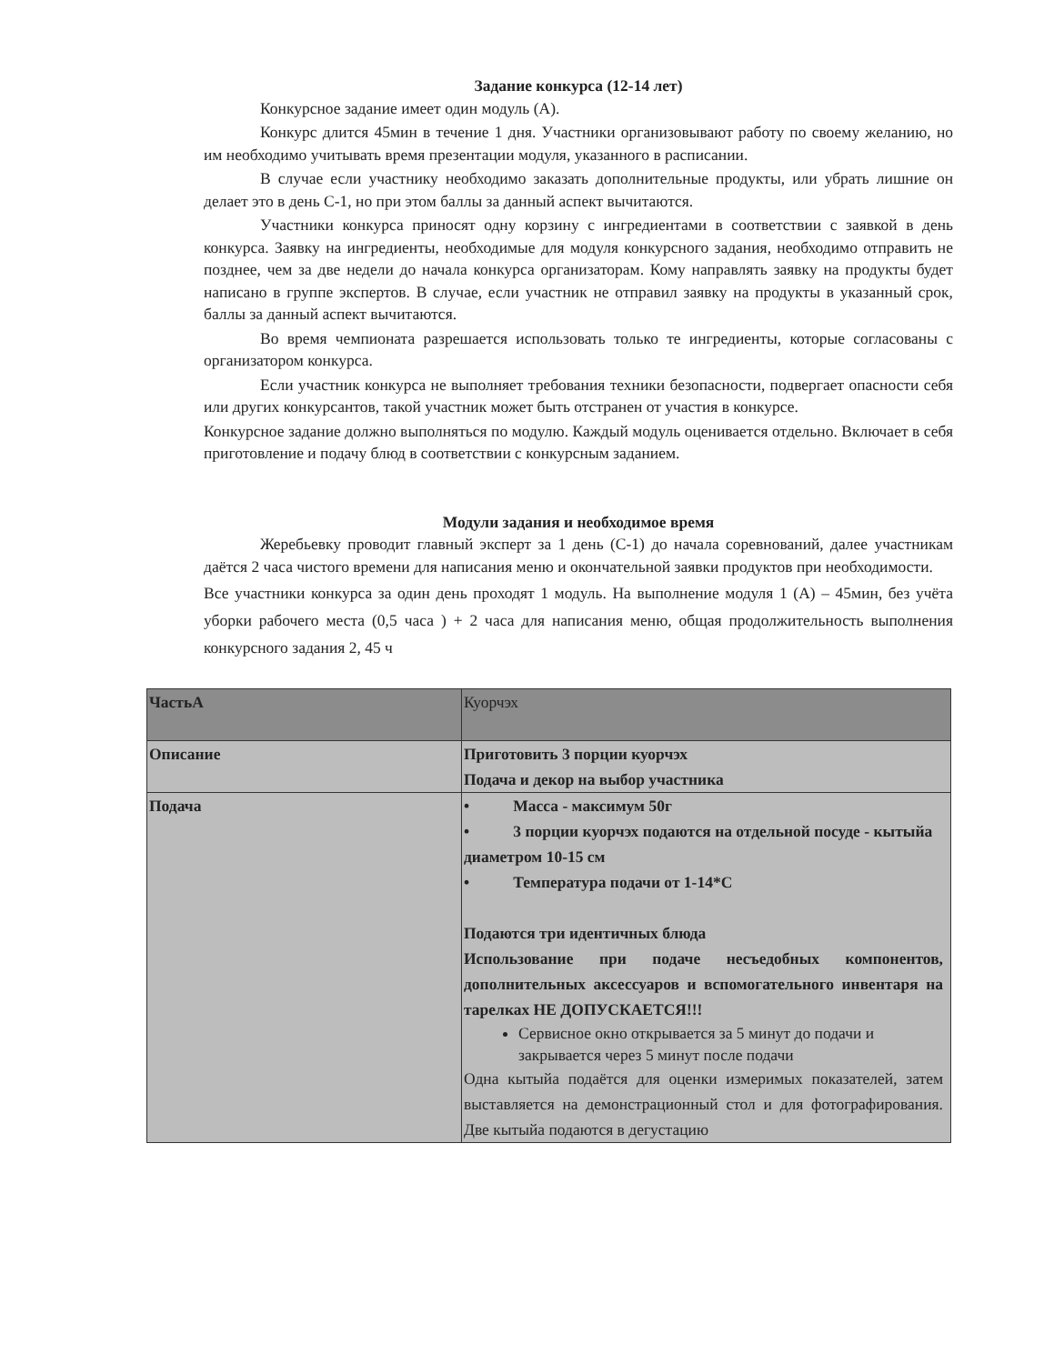Задание конкурса (12-14 лет)
Конкурсное задание имеет один модуль (А).
Конкурс длится 45мин в течение 1 дня. Участники организовывают работу по своему желанию, но им необходимо учитывать время презентации модуля, указанного в расписании.
В случае если участнику необходимо заказать дополнительные продукты, или убрать лишние он делает это в день С-1, но при этом баллы за данный аспект вычитаются.
Участники конкурса приносят одну корзину с ингредиентами в соответствии с заявкой в день конкурса. Заявку на ингредиенты, необходимые для модуля конкурсного задания, необходимо отправить не позднее, чем за две недели до начала конкурса организаторам. Кому направлять заявку на продукты будет написано в группе экспертов. В случае, если участник не отправил заявку на продукты в указанный срок, баллы за данный аспект вычитаются.
Во время чемпионата разрешается использовать только те ингредиенты, которые согласованы с организатором конкурса.
Если участник конкурса не выполняет требования техники безопасности, подвергает опасности себя или других конкурсантов, такой участник может быть отстранен от участия в конкурсе.
Конкурсное задание должно выполняться по модулю. Каждый модуль оценивается отдельно. Включает в себя приготовление и подачу блюд в соответствии с конкурсным заданием.
Модули задания и необходимое время
Жеребьевку проводит главный эксперт за 1 день (С-1) до начала соревнований, далее участникам даётся 2 часа чистого времени для написания меню и окончательной заявки продуктов при необходимости.
Все участники конкурса за один день проходят 1 модуль. На выполнение модуля 1 (А) – 45мин, без учёта уборки рабочего места (0,5 часа ) + 2 часа для написания меню, общая продолжительность выполнения конкурсного задания 2, 45 ч
| ЧастьА | Куорчэх |
| Описание | Приготовить 3 порции куорчэх Подача и декор на выбор участника |
| Подача | • Масса - максимум 50г • 3 порции куорчэх подаются на отдельной посуде - кытыйа диаметром 10-15 см • Температура подачи от 1-14*С Подаются три идентичных блюда Использование при подаче несъедобных компонентов, дополнительных аксессуаров и вспомогательного инвентаря на тарелках НЕ ДОПУСКАЕТСЯ!!! Сервисное окно открывается за 5 минут до подачи и закрывается через 5 минут после подачи Одна кытыйа подаётся для оценки измеримых показателей, затем выставляется на демонстрационный стол и для фотографирования. Две кытыйа подаются в дегустацию |